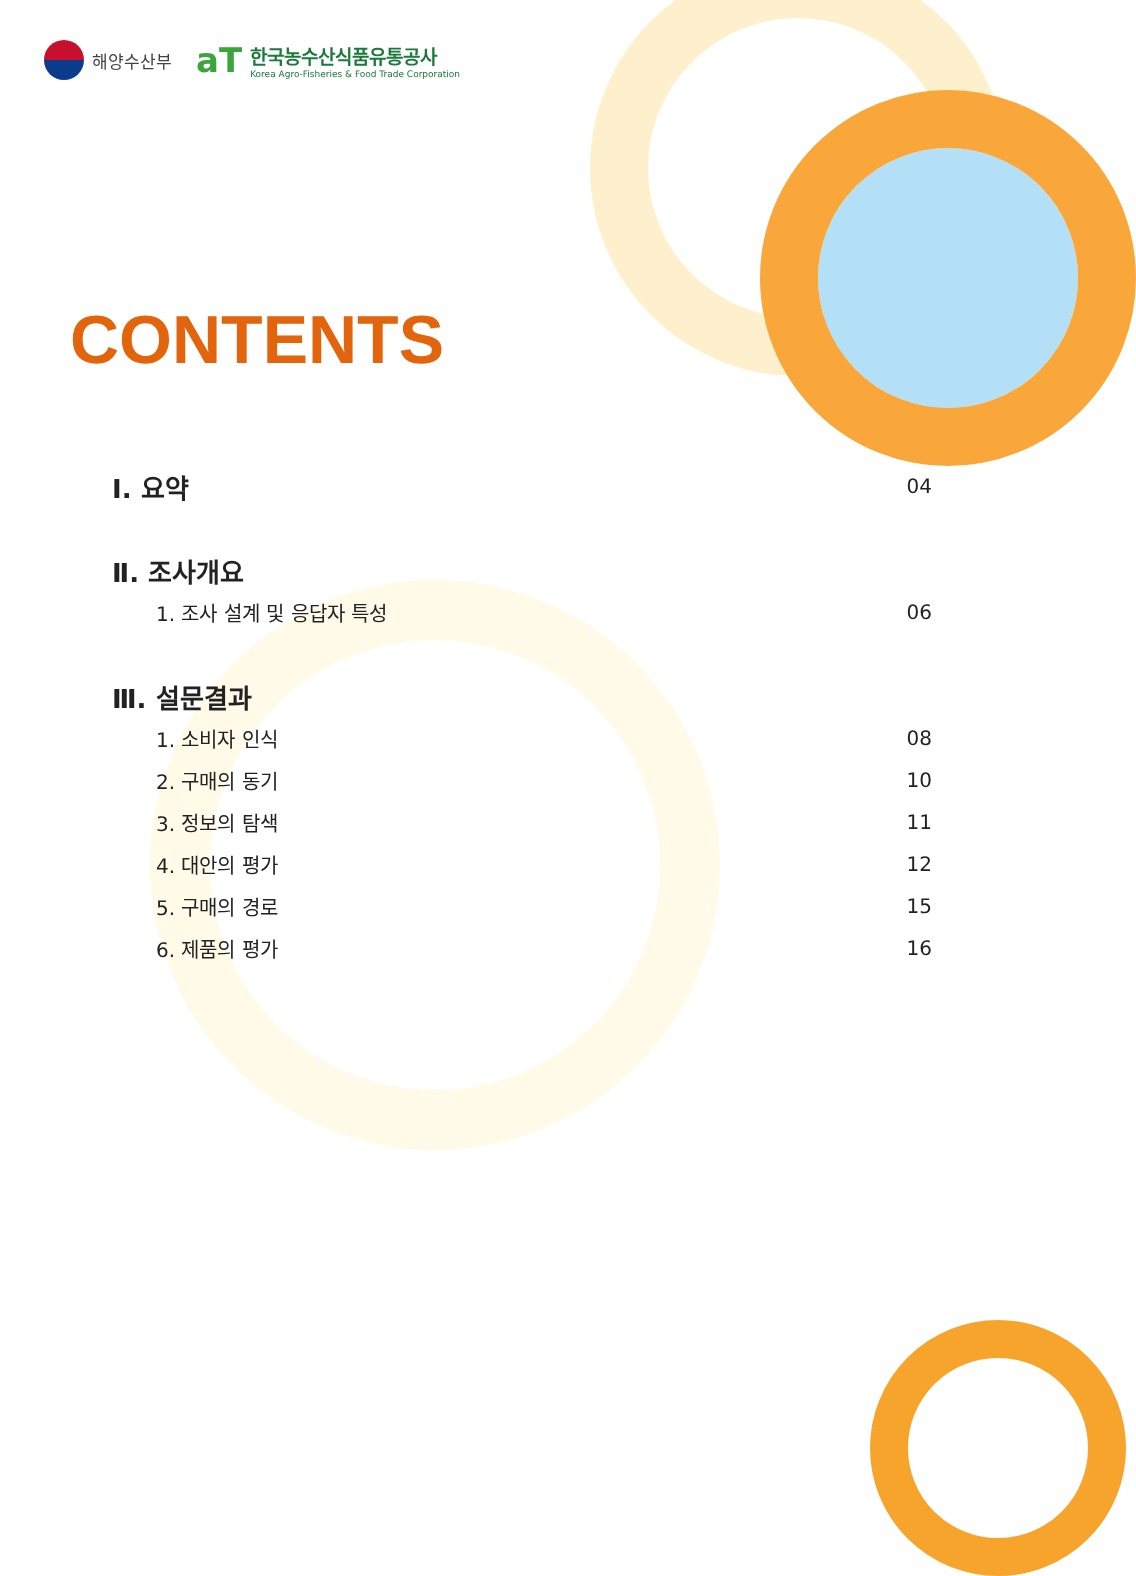해양수산부
aT
한국농수산식품유통공사
Korea Agro-Fisheries & Food Trade Corporation
CONTENTS
Ⅰ. 요약 04
Ⅱ. 조사개요
1. 조사 설계 및 응답자 특성 06
Ⅲ. 설문결과
1. 소비자 인식 08
2. 구매의 동기 10
3. 정보의 탐색 11
4. 대안의 평가 12
5. 구매의 경로 15
6. 제품의 평가 16